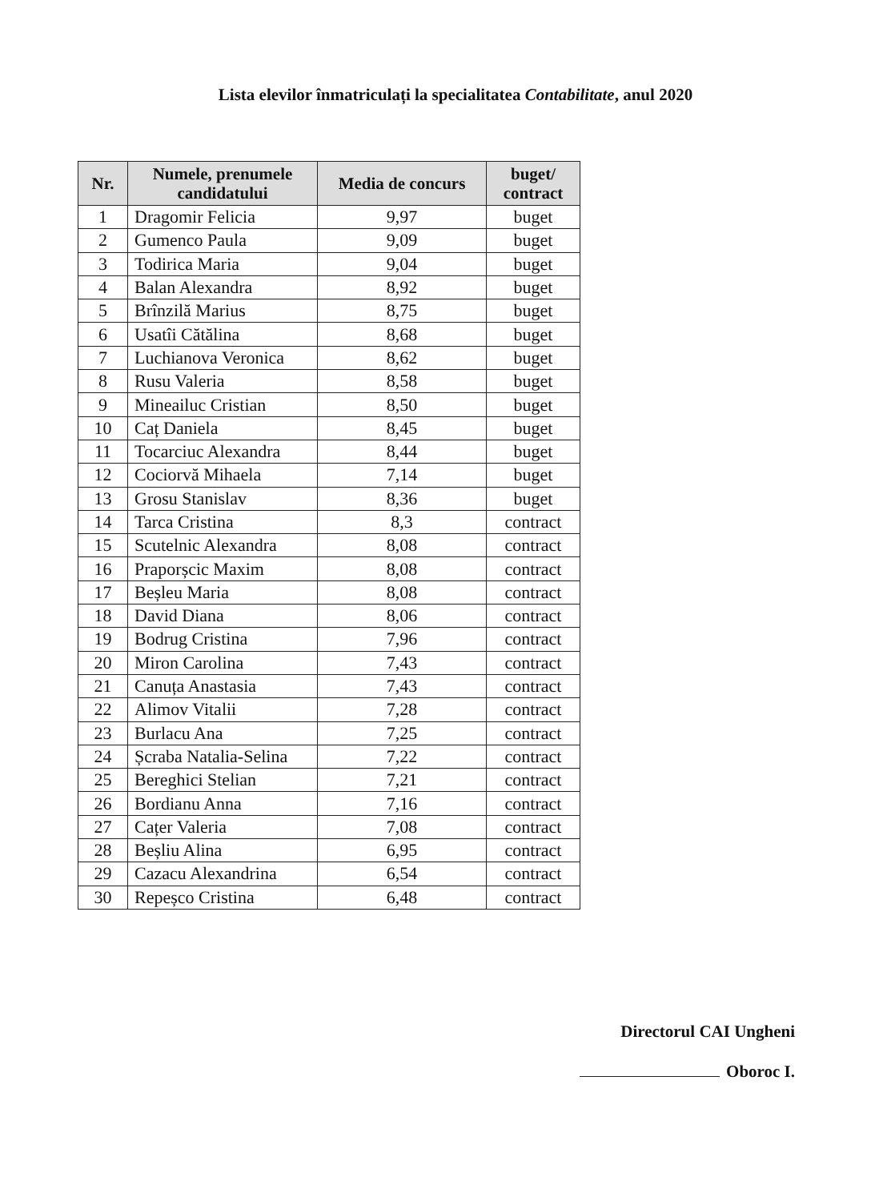Lista elevilor înmatriculați la specialitatea Contabilitate, anul 2020
| Nr. | Numele, prenumele candidatului | Media de concurs | buget/ contract |
| --- | --- | --- | --- |
| 1 | Dragomir Felicia | 9,97 | buget |
| 2 | Gumenco Paula | 9,09 | buget |
| 3 | Todirica Maria | 9,04 | buget |
| 4 | Balan Alexandra | 8,92 | buget |
| 5 | Brînzilă Marius | 8,75 | buget |
| 6 | Usatîi Cătălina | 8,68 | buget |
| 7 | Luchianova Veronica | 8,62 | buget |
| 8 | Rusu Valeria | 8,58 | buget |
| 9 | Mineailuc Cristian | 8,50 | buget |
| 10 | Caț Daniela | 8,45 | buget |
| 11 | Tocarciuc Alexandra | 8,44 | buget |
| 12 | Cociorvă Mihaela | 7,14 | buget |
| 13 | Grosu Stanislav | 8,36 | buget |
| 14 | Tarca Cristina | 8,3 | contract |
| 15 | Scutelnic Alexandra | 8,08 | contract |
| 16 | Praporșcic Maxim | 8,08 | contract |
| 17 | Beșleu Maria | 8,08 | contract |
| 18 | David Diana | 8,06 | contract |
| 19 | Bodrug Cristina | 7,96 | contract |
| 20 | Miron Carolina | 7,43 | contract |
| 21 | Canuța Anastasia | 7,43 | contract |
| 22 | Alimov Vitalii | 7,28 | contract |
| 23 | Burlacu Ana | 7,25 | contract |
| 24 | Șcraba Natalia-Selina | 7,22 | contract |
| 25 | Bereghici Stelian | 7,21 | contract |
| 26 | Bordianu Anna | 7,16 | contract |
| 27 | Cațer Valeria | 7,08 | contract |
| 28 | Beșliu Alina | 6,95 | contract |
| 29 | Cazacu Alexandrina | 6,54 | contract |
| 30 | Repeșco Cristina | 6,48 | contract |
Directorul CAI Ungheni
Oboroc I.